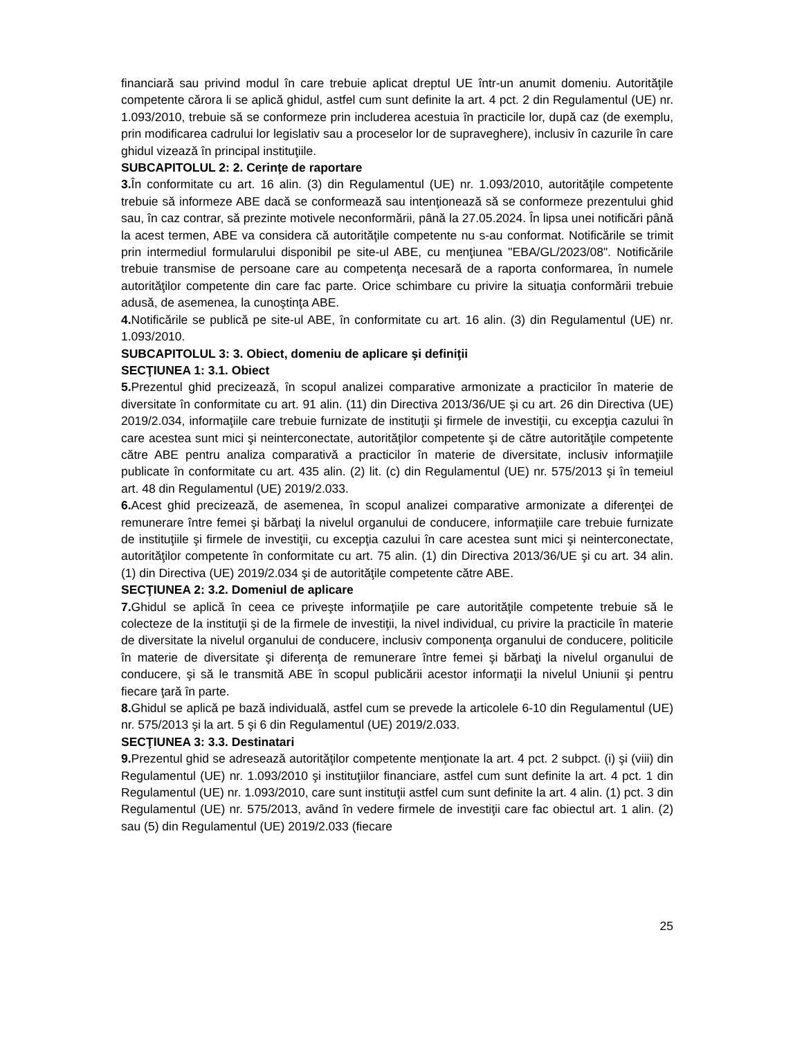financiară sau privind modul în care trebuie aplicat dreptul UE într-un anumit domeniu. Autorităţile competente cărora li se aplică ghidul, astfel cum sunt definite la art. 4 pct. 2 din Regulamentul (UE) nr. 1.093/2010, trebuie să se conformeze prin includerea acestuia în practicile lor, după caz (de exemplu, prin modificarea cadrului lor legislativ sau a proceselor lor de supraveghere), inclusiv în cazurile în care ghidul vizează în principal instituţiile.
SUBCAPITOLUL 2: 2. Cerinţe de raportare
3. În conformitate cu art. 16 alin. (3) din Regulamentul (UE) nr. 1.093/2010, autorităţile competente trebuie să informeze ABE dacă se conformează sau intenţionează să se conformeze prezentului ghid sau, în caz contrar, să prezinte motivele neconformării, până la 27.05.2024. În lipsa unei notificări până la acest termen, ABE va considera că autorităţile competente nu s-au conformat. Notificările se trimit prin intermediul formularului disponibil pe site-ul ABE, cu menţiunea "EBA/GL/2023/08". Notificările trebuie transmise de persoane care au competenţa necesară de a raporta conformarea, în numele autorităţilor competente din care fac parte. Orice schimbare cu privire la situaţia conformării trebuie adusă, de asemenea, la cunoştinţa ABE.
4. Notificările se publică pe site-ul ABE, în conformitate cu art. 16 alin. (3) din Regulamentul (UE) nr. 1.093/2010.
SUBCAPITOLUL 3: 3. Obiect, domeniu de aplicare şi definiţii
SECŢIUNEA 1: 3.1. Obiect
5. Prezentul ghid precizează, în scopul analizei comparative armonizate a practicilor în materie de diversitate în conformitate cu art. 91 alin. (11) din Directiva 2013/36/UE şi cu art. 26 din Directiva (UE) 2019/2.034, informaţiile care trebuie furnizate de instituţii şi firmele de investiţii, cu excepţia cazului în care acestea sunt mici şi neinterconectate, autorităţilor competente şi de către autorităţile competente către ABE pentru analiza comparativă a practicilor în materie de diversitate, inclusiv informaţiile publicate în conformitate cu art. 435 alin. (2) lit. (c) din Regulamentul (UE) nr. 575/2013 şi în temeiul art. 48 din Regulamentul (UE) 2019/2.033.
6. Acest ghid precizează, de asemenea, în scopul analizei comparative armonizate a diferenţei de remunerare între femei şi bărbaţi la nivelul organului de conducere, informaţiile care trebuie furnizate de instituţiile şi firmele de investiţii, cu excepţia cazului în care acestea sunt mici şi neinterconectate, autorităţilor competente în conformitate cu art. 75 alin. (1) din Directiva 2013/36/UE şi cu art. 34 alin. (1) din Directiva (UE) 2019/2.034 şi de autorităţile competente către ABE.
SECŢIUNEA 2: 3.2. Domeniul de aplicare
7. Ghidul se aplică în ceea ce priveşte informaţiile pe care autorităţile competente trebuie să le colecteze de la instituţii şi de la firmele de investiţii, la nivel individual, cu privire la practicile în materie de diversitate la nivelul organului de conducere, inclusiv componenţa organului de conducere, politicile în materie de diversitate şi diferenţa de remunerare între femei şi bărbaţi la nivelul organului de conducere, şi să le transmită ABE în scopul publicării acestor informaţii la nivelul Uniunii şi pentru fiecare ţară în parte.
8. Ghidul se aplică pe bază individuală, astfel cum se prevede la articolele 6-10 din Regulamentul (UE) nr. 575/2013 şi la art. 5 şi 6 din Regulamentul (UE) 2019/2.033.
SECŢIUNEA 3: 3.3. Destinatari
9. Prezentul ghid se adresează autorităţilor competente menţionate la art. 4 pct. 2 subpct. (i) şi (viii) din Regulamentul (UE) nr. 1.093/2010 şi instituţiilor financiare, astfel cum sunt definite la art. 4 pct. 1 din Regulamentul (UE) nr. 1.093/2010, care sunt instituţii astfel cum sunt definite la art. 4 alin. (1) pct. 3 din Regulamentul (UE) nr. 575/2013, având în vedere firmele de investiţii care fac obiectul art. 1 alin. (2) sau (5) din Regulamentul (UE) 2019/2.033 (fiecare
25